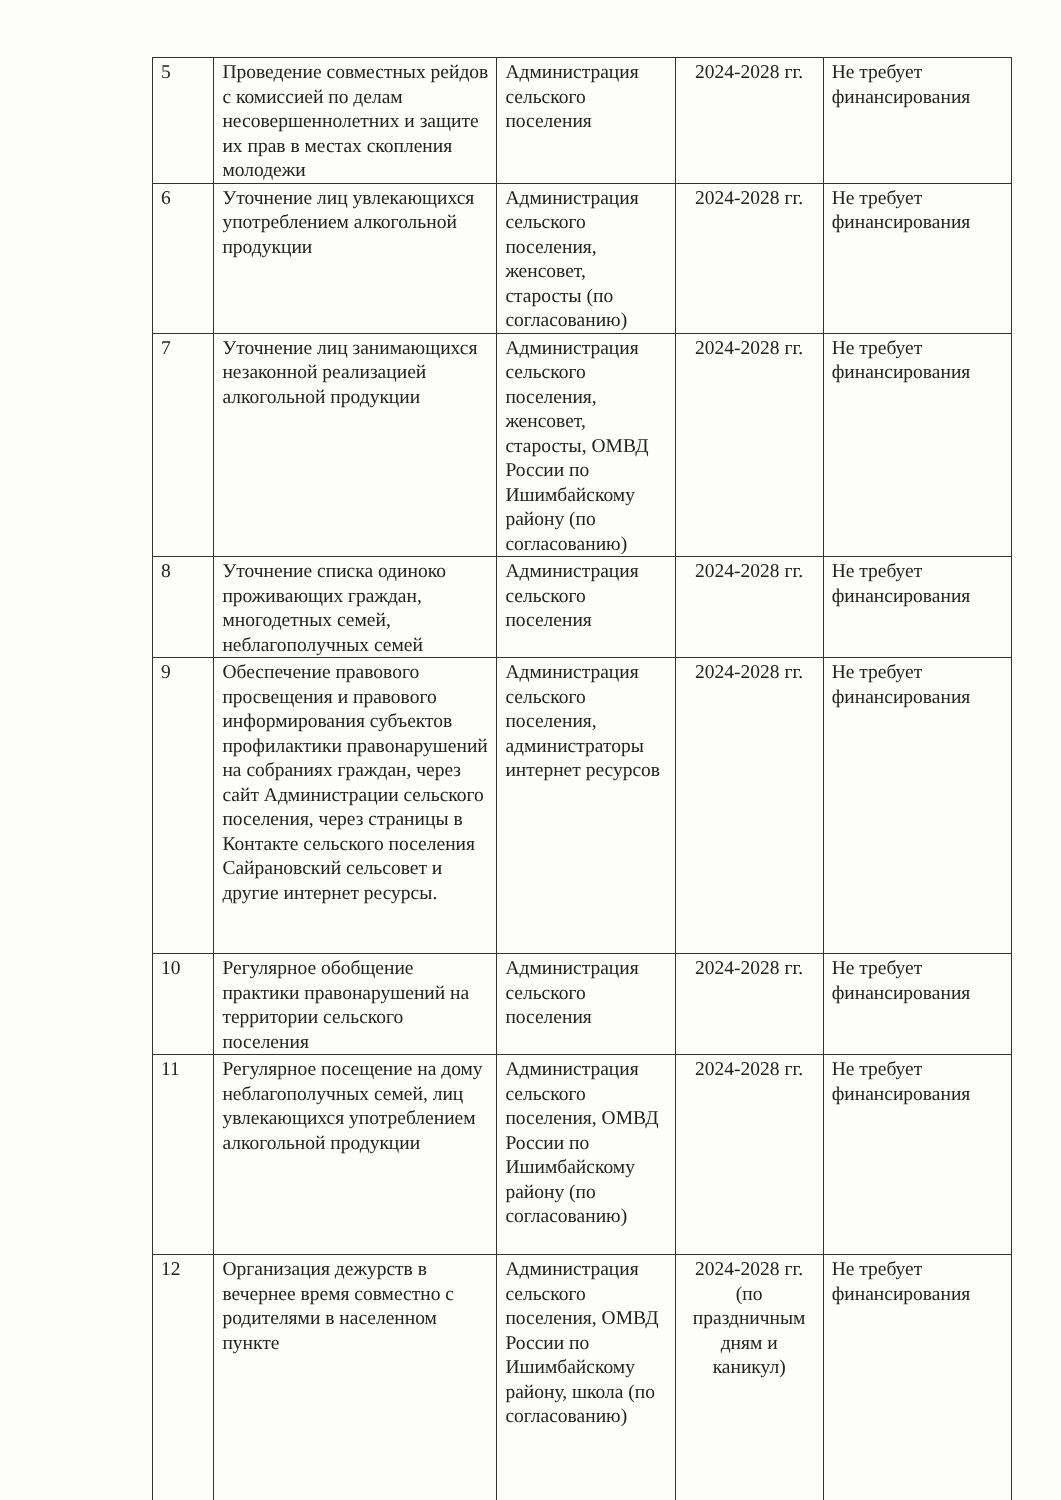| 5 | Проведение совместных рейдов с комиссией по делам несовершеннолетних и защите их прав в местах скопления молодежи | Администрация сельского поселения | 2024-2028 гг. | Не требует финансирования |
| 6 | Уточнение лиц увлекающихся употреблением алкогольной продукции | Администрация сельского поселения, женсовет, старосты (по согласованию) | 2024-2028 гг. | Не требует финансирования |
| 7 | Уточнение лиц занимающихся незаконной реализацией алкогольной продукции | Администрация сельского поселения, женсовет, старосты, ОМВД России по Ишимбайскому району (по согласованию) | 2024-2028 гг. | Не требует финансирования |
| 8 | Уточнение списка одиноко проживающих граждан, многодетных семей, неблагополучных семей | Администрация сельского поселения | 2024-2028 гг. | Не требует финансирования |
| 9 | Обеспечение правового просвещения и правового информирования субъектов профилактики правонарушений на собраниях граждан, через сайт Администрации сельского поселения, через страницы в Контакте сельского поселения Сайрановский сельсовет и другие интернет ресурсы. | Администрация сельского поселения, администраторы интернет ресурсов | 2024-2028 гг. | Не требует финансирования |
| 10 | Регулярное обобщение практики правонарушений на территории сельского поселения | Администрация сельского поселения | 2024-2028 гг. | Не требует финансирования |
| 11 | Регулярное посещение на дому неблагополучных семей, лиц увлекающихся употреблением алкогольной продукции | Администрация сельского поселения, ОМВД России по Ишимбайскому району (по согласованию) | 2024-2028 гг. | Не требует финансирования |
| 12 | Организация дежурств в вечернее время совместно с родителями в населенном пункте | Администрация сельского поселения, ОМВД России по Ишимбайскому району, школа (по согласованию) | 2024-2028 гг. (по праздничным дням и каникул) | Не требует финансирования |